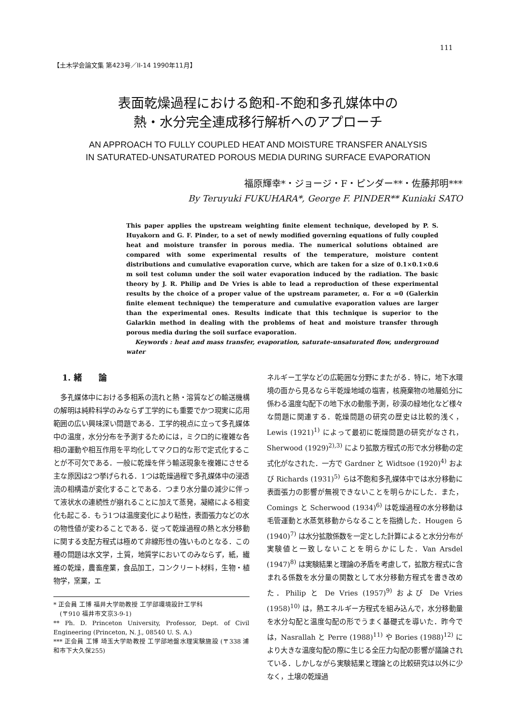111
【土木学会論文集 第423号／II-14 1990年11月】
表面乾燥過程における飽和-不飽和多孔媒体中の
熱・水分完全連成移行解析へのアプローチ
AN APPROACH TO FULLY COUPLED HEAT AND MOISTURE TRANSFER ANALYSIS
IN SATURATED-UNSATURATED POROUS MEDIA DURING SURFACE EVAPORATION
福原輝幸*・ジョージ・F・ピンダー**・佐藤邦明***
By Teruyuki FUKUHARA*, George F. PINDER** Kuniaki SATO
This paper applies the upstream weighting finite element technique, developed by P. S. Huyakorn and G. F. Pinder, to a set of newly modified governing equations of fully coupled heat and moisture transfer in porous media. The numerical solutions obtained are compared with some experimental results of the temperature, moisture content distributions and cumulative evaporation curve, which are taken for a size of 0.1×0.1×0.6 m soil test column under the soil water evaporation induced by the radiation. The basic theory by J. R. Philip and De Vries is able to lead a reproduction of these experimental results by the choice of a proper value of the upstream parameter, α. For α =0 (Galerkin finite element technique) the temperature and cumulative evaporation values are larger than the experimental ones. Results indicate that this technique is superior to the Galarkin method in dealing with the problems of heat and moisture transfer through porous media during the soil surface evaporation.
Keywords : heat and mass transfer, evaporation, saturate-unsaturated flow, underground water
1. 緒　　論
　多孔媒体中における多相系の流れと熱・溶質などの輸送機構の解明は純粋科学のみならず工学的にも重要でかつ現実に応用範囲の広い興味深い問題である．工学的視点に立って多孔媒体中の温度，水分分布を予測するためには，ミクロ的に複雑な各相の運動や相互作用を平均化してマクロ的な形で定式化することが不可欠である．一般に乾燥を伴う輸送現象を複雑にさせる主な原因は2つ挙げられる．1つは乾燥過程で多孔媒体中の浸透流の相構造が変化することである．つまり水分量の減少に伴って液状水の連続性が崩れることに加えて蒸発，凝縮による相変化も起こる．もう1つは温度変化により粘性，表面張力などの水の物性値が変わることである．従って乾燥過程の熱と水分移動に関する支配方程式は極めて非線形性の強いものとなる．この種の問題は水文学，土質，地質学においてのみならず，紙，繊維の乾燥，農畜産業，食品加工，コンクリート材料，生物・植物学，窯業，エ
* 正会員 工博 福井大学助教授 工学部環境設計工学科
　(〒910 福井市文京3-9-1)
** Ph. D. Princeton University, Professor, Dept. of Civil Engineering (Princeton, N. J., 08540 U. S. A.)
*** 正会員 工博 埼玉大学助教授 工学部地盤水理実験施設 (〒338 浦和市下大久保255)
ネルギー工学などの広範囲な分野にまたがる．特に，地下水環境の面から見るなら半乾燥地域の塩害，核廃棄物の地層処分に係わる温度勾配下の地下水の動態予測，砂漠の緑地化など様々な問題に関連する．乾燥問題の研究の歴史は比較的浅く，Lewis (1921)<sup>1)</sup> によって最初に乾燥問題の研究がなされ，Sherwood (1929)<sup>2),3)</sup> により拡散方程式の形で水分移動の定式化がなされた．一方で Gardner と Widtsoe (1920)<sup>4)</sup> および Richards (1931)<sup>5)</sup> らは不飽和多孔媒体中では水分移動に表面張力の影響が無視できないことを明らかにした．また，Comings と Scherwood (1934)<sup>6)</sup> は乾燥過程の水分移動は毛管運動と水蒸気移動からなることを指摘した．Hougen ら (1940)<sup>7)</sup> は水分拡散係数を一定とした計算によると水分分布が実験値と一致しないことを明らかにした．Van Arsdel (1947)<sup>8)</sup> は実験結果と理論の矛盾を考慮して，拡散方程式に含まれる係数を水分量の関数として水分移動方程式を書き改めた．Philip と De Vries (1957)<sup>9)</sup> および De Vries (1958)<sup>10)</sup> は，熱エネルギー方程式を組み込んで，水分移動量を水分勾配と温度勾配の形でうまく基礎式を導いた．昨今では，Nasrallah と Perre (1988)<sup>11)</sup> や Bories (1988)<sup>12)</sup> により大きな温度勾配の際に生じる全圧力勾配の影響が議論されている．しかしながら実験結果と理論との比較研究は以外に少なく，土壌の乾燥過